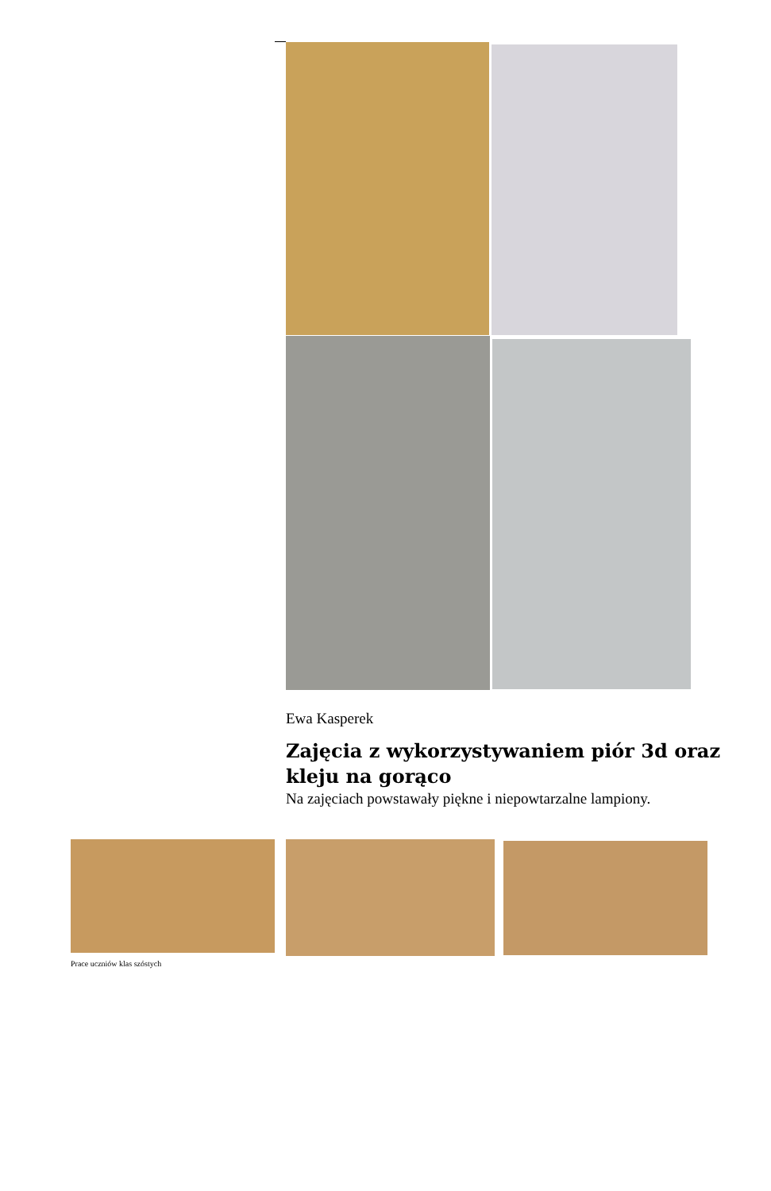Ewa Kasperek
Zajęcia z wykorzystywaniem piór 3d oraz kleju na gorąco
Na zajęciach powstawały piękne i niepowtarzalne lampiony.
Prace uczniów klas szóstych